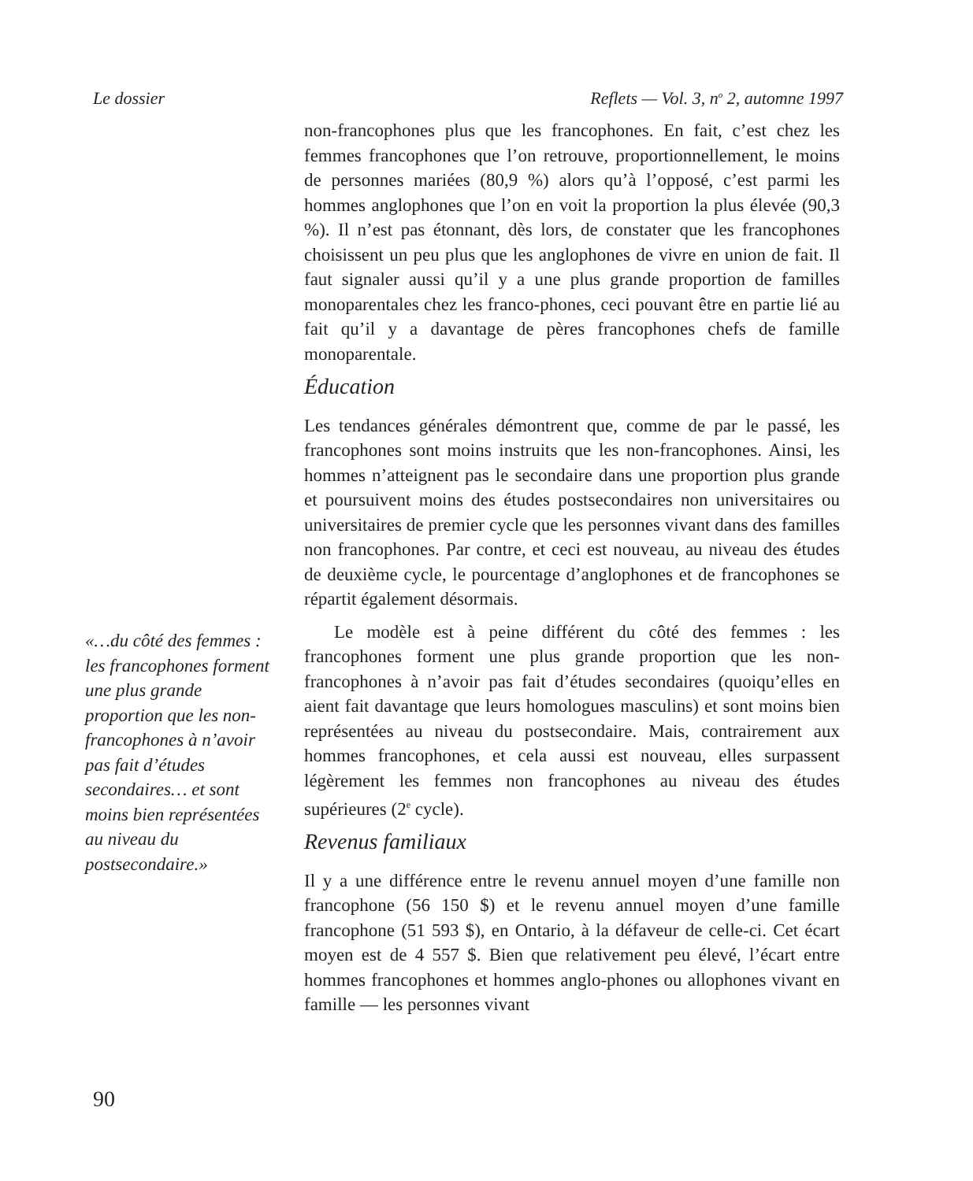Le dossier Reflets — Vol. 3, n<sup>o</sup> 2, automne 1997
«…du côté des femmes : les francophones forment une plus grande proportion que les non-francophones à n’avoir pas fait d’études secondaires… et sont moins bien représentées au niveau du postsecondaire.»
non-francophones plus que les francophones. En fait, c’est chez les femmes francophones que l’on retrouve, proportionnellement, le moins de personnes mariées (80,9 %) alors qu’à l’opposé, c’est parmi les hommes anglophones que l’on en voit la proportion la plus élevée (90,3 %). Il n’est pas étonnant, dès lors, de constater que les francophones choisissent un peu plus que les anglophones de vivre en union de fait. Il faut signaler aussi qu’il y a une plus grande proportion de familles monoparentales chez les franco-phones, ceci pouvant être en partie lié au fait qu’il y a davantage de pères francophones chefs de famille monoparentale.
Éducation
Les tendances générales démontrent que, comme de par le passé, les francophones sont moins instruits que les non-francophones. Ainsi, les hommes n’atteignent pas le secondaire dans une proportion plus grande et poursuivent moins des études postsecondaires non universitaires ou universitaires de premier cycle que les personnes vivant dans des familles non francophones. Par contre, et ceci est nouveau, au niveau des études de deuxième cycle, le pourcentage d’anglophones et de francophones se répartit également désormais.
Le modèle est à peine différent du côté des femmes : les francophones forment une plus grande proportion que les non-francophones à n’avoir pas fait d’études secondaires (quoiqu’elles en aient fait davantage que leurs homologues masculins) et sont moins bien représentées au niveau du postsecondaire. Mais, contrairement aux hommes francophones, et cela aussi est nouveau, elles surpassent légèrement les femmes non francophones au niveau des études supérieures (2<sup>e</sup> cycle).
Revenus familiaux
Il y a une différence entre le revenu annuel moyen d’une famille non francophone (56 150 $) et le revenu annuel moyen d’une famille francophone (51 593 $), en Ontario, à la défaveur de celle-ci. Cet écart moyen est de 4 557 $. Bien que relativement peu élevé, l’écart entre hommes francophones et hommes anglo-phones ou allophones vivant en famille — les personnes vivant
90